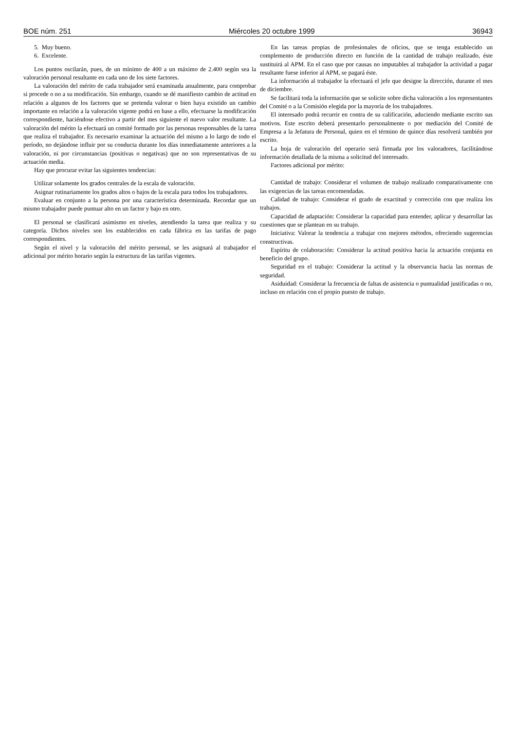BOE núm. 251 Miércoles 20 octubre 1999 36943
5. Muy bueno.
6. Excelente.
Los puntos oscilarán, pues, de un mínimo de 400 a un máximo de 2.400 según sea la valoración personal resultante en cada uno de los siete factores.
La valoración del mérito de cada trabajador será examinada anualmente, para comprobar si procede o no a su modificación. Sin embargo, cuando se dé manifiesto cambio de actitud en relación a algunos de los factores que se pretenda valorar o bien haya existido un cambio importante en relación a la valoración vigente podrá en base a ello, efectuarse la modificación correspondiente, haciéndose efectivo a partir del mes siguiente el nuevo valor resultante. La valoración del mérito la efectuará un comité formado por las personas responsables de la tarea que realiza el trabajador. Es necesario examinar la actuación del mismo a lo largo de todo el período, no dejándose influir por su conducta durante los días inmediatamente anteriores a la valoración, ni por circunstancias (positivas o negativas) que no son representativas de su actuación media.
Hay que procurar evitar las siguientes tendencias:
Utilizar solamente los grados centrales de la escala de valoración.
Asignar rutinariamente los grados altos o bajos de la escala para todos los trabajadores.
Evaluar en conjunto a la persona por una característica determinada. Recordar que un mismo trabajador puede puntuar alto en un factor y bajo en otro.
El personal se clasificará asimismo en niveles, atendiendo la tarea que realiza y su categoría. Dichos niveles son los establecidos en cada fábrica en las tarifas de pago correspondientes.
Según el nivel y la valoración del mérito personal, se les asignará al trabajador el adicional por mérito horario según la estructura de las tarifas vigentes.
En las tareas propias de profesionales de oficios, que se tenga establecido un complemento de producción directo en función de la cantidad de trabajo realizado, éste sustituirá al APM. En el caso que por causas no imputables al trabajador la actividad a pagar resultante fuese inferior al APM, se pagará éste.
La información al trabajador la efectuará el jefe que designe la dirección, durante el mes de diciembre.
Se facilitará toda la información que se solicite sobre dicha valoración a los representantes del Comité o a la Comisión elegida por la mayoría de los trabajadores.
El interesado podrá recurrir en contra de su calificación, aduciendo mediante escrito sus motivos. Este escrito deberá presentarlo personalmente o por mediación del Comité de Empresa a la Jefatura de Personal, quien en el término de quince días resolverá también por escrito.
La hoja de valoración del operario será firmada por los valoradores, facilitándose información detallada de la misma a solicitud del interesado.
Factores adicional por mérito:
Cantidad de trabajo: Considerar el volumen de trabajo realizado comparativamente con las exigencias de las tareas encomendadas.
Calidad de trabajo: Considerar el grado de exactitud y corrección con que realiza los trabajos.
Capacidad de adaptación: Considerar la capacidad para entender, aplicar y desarrollar las cuestiones que se plantean en su trabajo.
Iniciativa: Valorar la tendencia a trabajar con mejores métodos, ofreciendo sugerencias constructivas.
Espíritu de colaboración: Considerar la actitud positiva hacia la actuación conjunta en beneficio del grupo.
Seguridad en el trabajo: Considerar la actitud y la observancia hacia las normas de seguridad.
Asiduidad: Considerar la frecuencia de faltas de asistencia o puntualidad justificadas o no, incluso en relación con el propio puesto de trabajo.